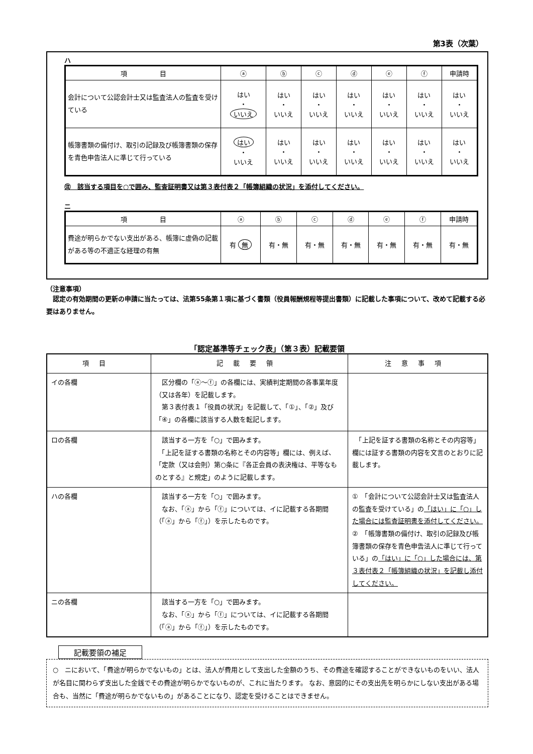第3表（次葉）
ハ
| 項 目 | ⓐ | ⓑ | ⓒ | ⓓ | ⓔ | ⓕ | 申請時 |
| --- | --- | --- | --- | --- | --- | --- | --- |
| 会計について公認会計士又は監査法人の監査を受けている | はい ・ いいえ | はい ・ いいえ | はい ・ いいえ | はい ・ いいえ | はい ・ いいえ | はい ・ いいえ | はい ・ いいえ |
| 帳簿書類の備付け、取引の記録及び帳簿書類の保存を青色申告法人に準じて行っている | はい ・ いいえ | はい ・ いいえ | はい ・ いいえ | はい ・ いいえ | はい ・ いいえ | はい ・ いいえ | はい ・ いいえ |
㊟　該当する項目を○で囲み、監査証明書又は第３表付表２「帳簿組織の状況」を添付してください。
ニ
| 項 目 | ⓐ | ⓑ | ⓒ | ⓓ | ⓔ | ⓕ | 申請時 |
| --- | --- | --- | --- | --- | --- | --- | --- |
| 費途が明らかでない支出がある、帳簿に虚偽の記載がある等の不適正な経理の有無 | 有 無 | 有・無 | 有・無 | 有・無 | 有・無 | 有・無 | 有・無 |
（注意事項）
　認定の有効期間の更新の申請に当たっては、法第55条第１項に基づく書類（役員報酬規程等提出書類）に記載した事項について、改めて記載する必要はありません。
「認定基準等チェック表」（第３表）記載要領
| 項目 | 記載要領 | 注意事項 |
| --- | --- | --- |
| イの各欄 | 区分欄の「ⓐ～ⓕ」の各欄には、実績判定期間の各事業年度（又は各年）を記載します。 第３表付表１「役員の状況」を記載して、「①」、「②」及び「④」の各欄に該当する人数を転記します。 | |
| ロの各欄 | 該当する一方を「○」で囲みます。 「上記を証する書類の名称とその内容等」欄には、例えば、「定款（又は会則）第○条に『各正会員の表決権は、平等なものとする』と規定」のように記載します。 | 「上記を証する書類の名称とその内容等」欄には証する書類の内容を文言のとおりに記載します。 |
| ハの各欄 | 該当する一方を「○」で囲みます。 なお、「ⓐ」から「ⓕ」については、イに記載する各期間（「ⓐ」から「ⓕ」）を示したものです。 | ① 「会計について公認会計士又は監査法人の監査を受けている」の 「はい」に「○」した場合には監査証明書を添付してください。 ② 「帳簿書類の備付け、取引の記録及び帳簿書類の保存を青色申告法人に準じて行っている」の 「はい」に「○」した場合には、第３表付表２「帳簿組織の状況」を記載し添付してください。 |
| ニの各欄 | 該当する一方を「○」で囲みます。 なお、「ⓐ」から「ⓕ」については、イに記載する各期間（「ⓐ」から「ⓕ」）を示したものです。 | |
記載要領の補足
○　ニにおいて、「費途が明らかでないもの」とは、法人が費用として支出した金額のうち、その費途を確認することができないものをいい、法人が名目に関わらず支出した金銭でその費途が明らかでないものが、これに当たります。 なお、意図的にその支出先を明らかにしない支出がある場合も、当然に「費途が明らかでないもの」があることになり、認定を受けることはできません。